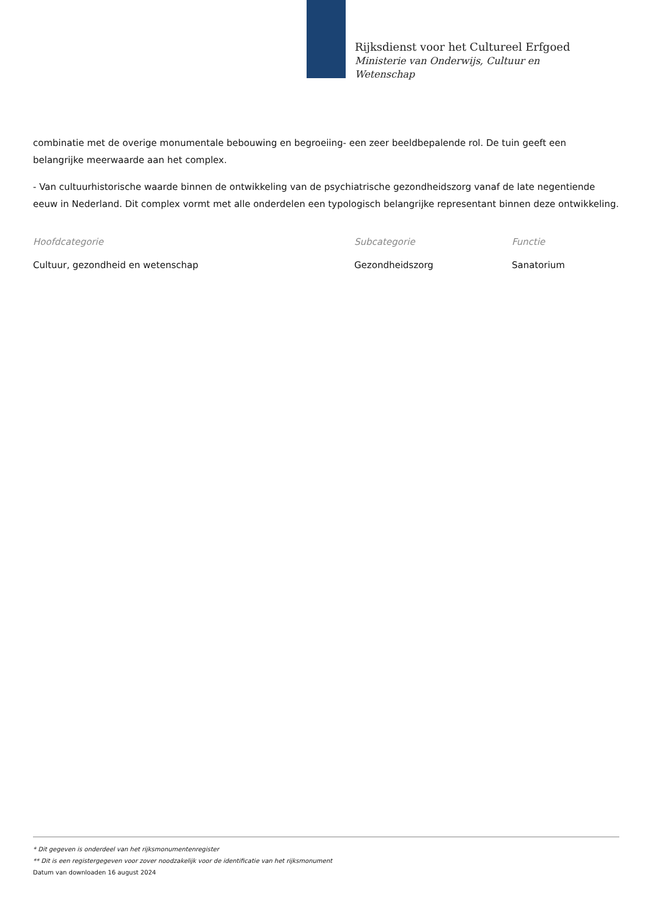Rijksdienst voor het Cultureel Erfgoed
Ministerie van Onderwijs, Cultuur en
Wetenschap
combinatie met de overige monumentale bebouwing en begroeiing- een zeer beeldbepalende rol. De tuin geeft een belangrijke meerwaarde aan het complex.
- Van cultuurhistorische waarde binnen de ontwikkeling van de psychiatrische gezondheidszorg vanaf de late negentiende eeuw in Nederland. Dit complex vormt met alle onderdelen een typologisch belangrijke representant binnen deze ontwikkeling.
Hoofdcategorie
Cultuur, gezondheid en wetenschap
Subcategorie
Gezondheidszorg
Functie
Sanatorium
* Dit gegeven is onderdeel van het rijksmonumentenregister
** Dit is een registergegeven voor zover noodzakelijk voor de identificatie van het rijksmonument
Datum van downloaden 16 august 2024